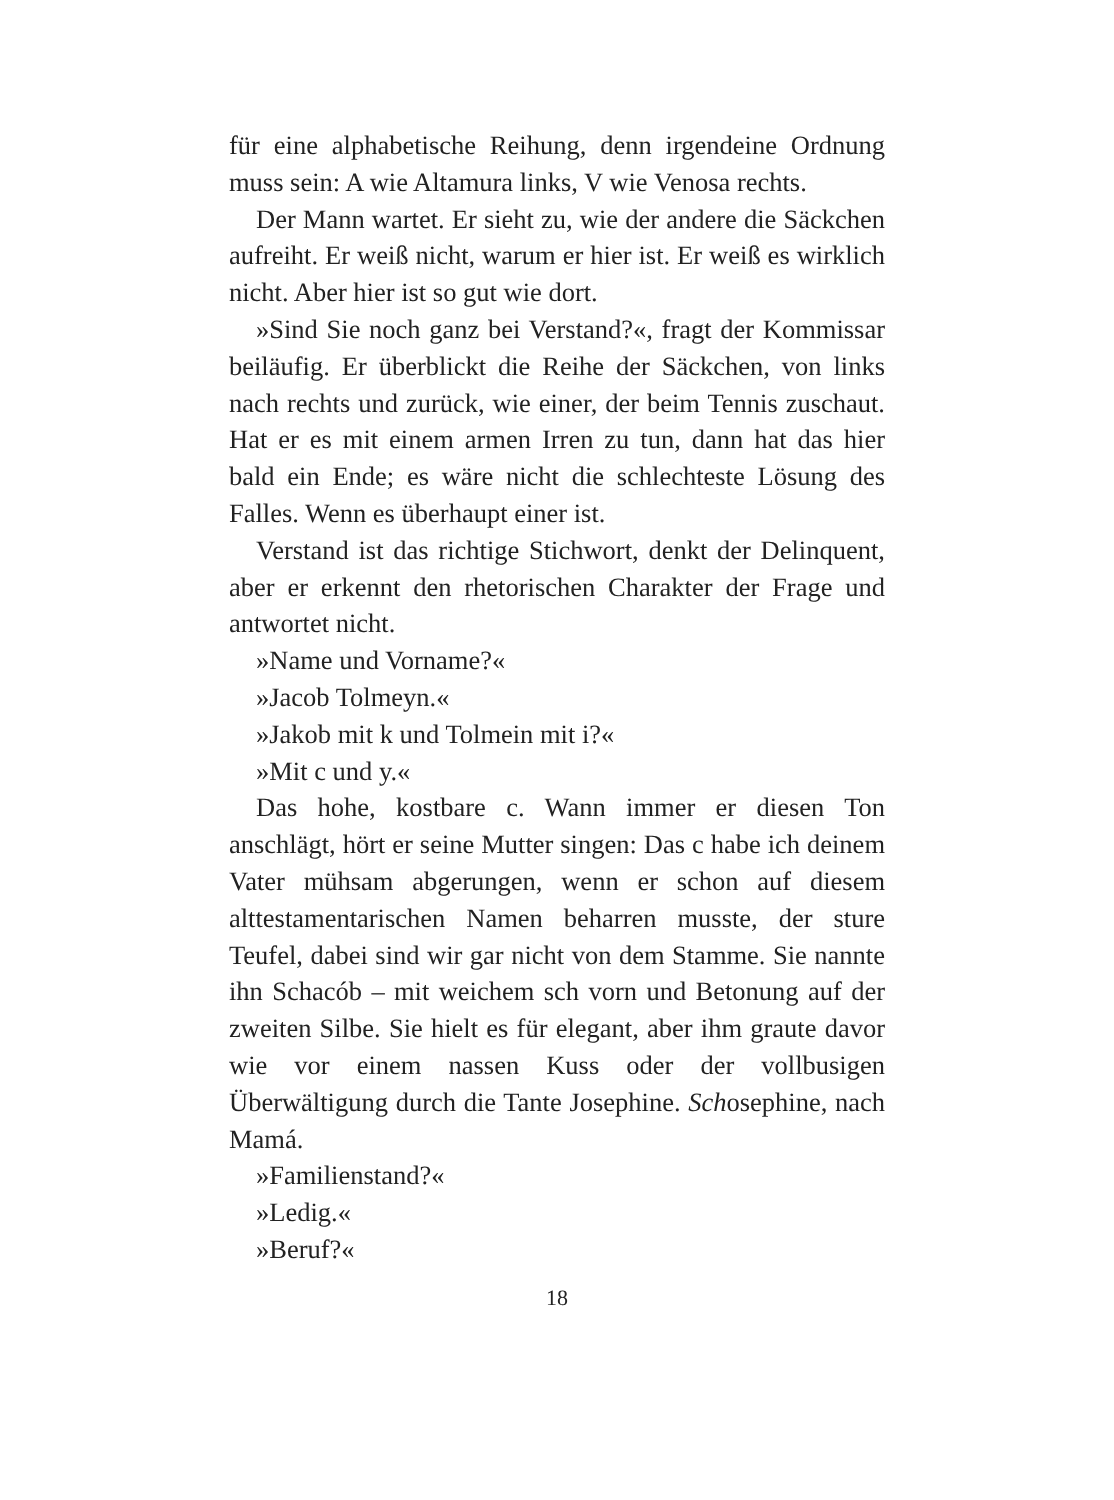für eine alphabetische Reihung, denn irgendeine Ordnung muss sein: A wie Altamura links, V wie Venosa rechts.
Der Mann wartet. Er sieht zu, wie der andere die Säckchen aufreiht. Er weiß nicht, warum er hier ist. Er weiß es wirklich nicht. Aber hier ist so gut wie dort.
»Sind Sie noch ganz bei Verstand?«, fragt der Kommissar beiläufig. Er überblickt die Reihe der Säckchen, von links nach rechts und zurück, wie einer, der beim Tennis zuschaut. Hat er es mit einem armen Irren zu tun, dann hat das hier bald ein Ende; es wäre nicht die schlechteste Lösung des Falles. Wenn es überhaupt einer ist.
Verstand ist das richtige Stichwort, denkt der Delinquent, aber er erkennt den rhetorischen Charakter der Frage und antwortet nicht.
»Name und Vorname?«
»Jacob Tolmeyn.«
»Jakob mit k und Tolmein mit i?«
»Mit c und y.«
Das hohe, kostbare c. Wann immer er diesen Ton anschlägt, hört er seine Mutter singen: Das c habe ich deinem Vater mühsam abgerungen, wenn er schon auf diesem alttestamentarischen Namen beharren musste, der sture Teufel, dabei sind wir gar nicht von dem Stamme. Sie nannte ihn Schacób – mit weichem sch vorn und Betonung auf der zweiten Silbe. Sie hielt es für elegant, aber ihm graute davor wie vor einem nassen Kuss oder der vollbusigen Überwältigung durch die Tante Josephine. Schosephine, nach Mamá.
»Familienstand?«
»Ledig.«
»Beruf?«
18